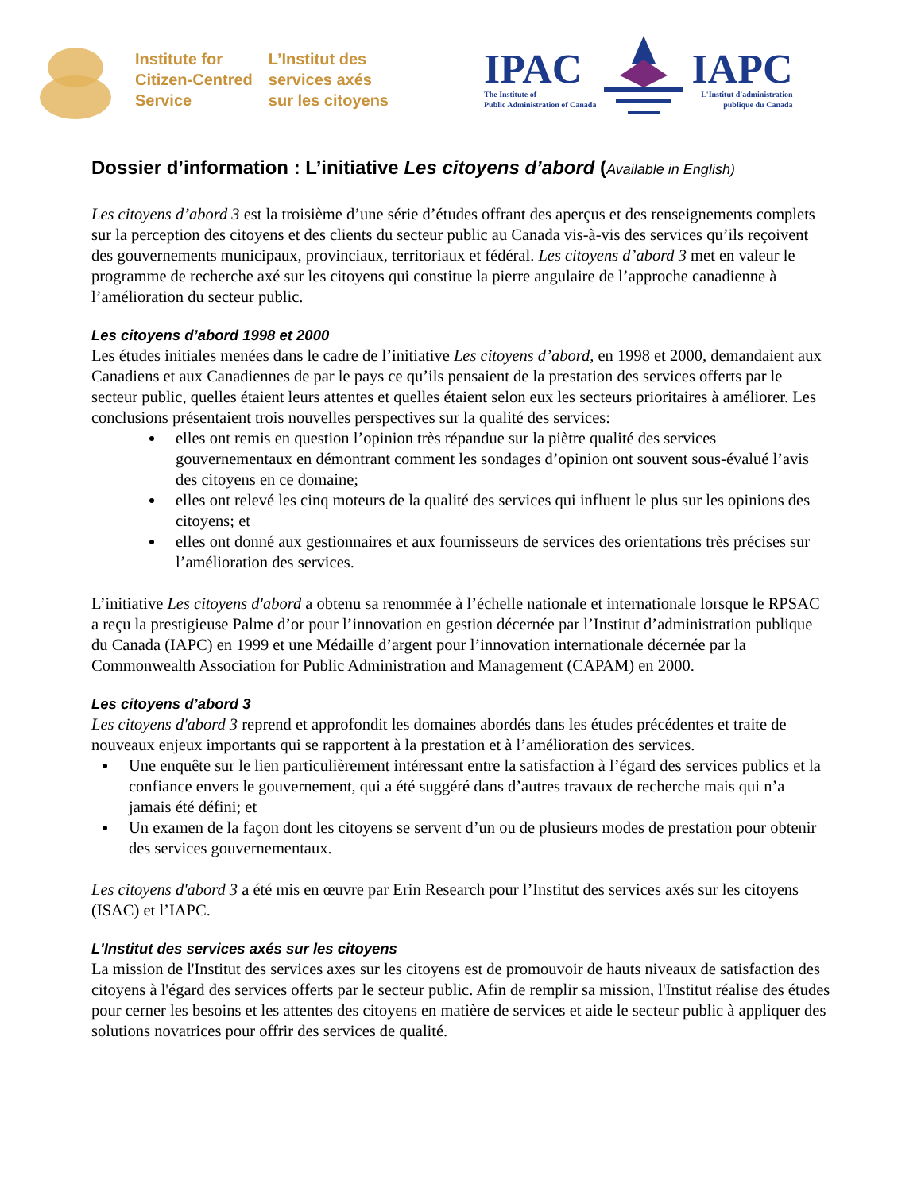Institute for
Citizen-Centred
Service
L’Institut des
services axés
sur les citoyens
IPAC
The Institute of
Public Administration of Canada
IAPC
L'Institut d'administration
publique du Canada
Dossier d’information : L’initiative Les citoyens d’abord (Available in English)
Les citoyens d’abord 3 est la troisième d’une série d’études offrant des aperçus et des renseignements complets sur la perception des citoyens et des clients du secteur public au Canada vis-à-vis des services qu’ils reçoivent des gouvernements municipaux, provinciaux, territoriaux et fédéral. Les citoyens d’abord 3 met en valeur le programme de recherche axé sur les citoyens qui constitue la pierre angulaire de l’approche canadienne à l’amélioration du secteur public.
Les citoyens d’abord 1998 et 2000
Les études initiales menées dans le cadre de l’initiative Les citoyens d’abord, en 1998 et 2000, demandaient aux Canadiens et aux Canadiennes de par le pays ce qu’ils pensaient de la prestation des services offerts par le secteur public, quelles étaient leurs attentes et quelles étaient selon eux les secteurs prioritaires à améliorer. Les conclusions présentaient trois nouvelles perspectives sur la qualité des services:
elles ont remis en question l’opinion très répandue sur la piètre qualité des services gouvernementaux en démontrant comment les sondages d’opinion ont souvent sous-évalué l’avis des citoyens en ce domaine;
elles ont relevé les cinq moteurs de la qualité des services qui influent le plus sur les opinions des citoyens; et
elles ont donné aux gestionnaires et aux fournisseurs de services des orientations très précises sur l’amélioration des services.
L’initiative Les citoyens d'abord a obtenu sa renommée à l’échelle nationale et internationale lorsque le RPSAC a reçu la prestigieuse Palme d’or pour l’innovation en gestion décernée par l’Institut d’administration publique du Canada (IAPC) en 1999 et une Médaille d’argent pour l’innovation internationale décernée par la Commonwealth Association for Public Administration and Management (CAPAM) en 2000.
Les citoyens d’abord 3
Les citoyens d'abord 3 reprend et approfondit les domaines abordés dans les études précédentes et traite de nouveaux enjeux importants qui se rapportent à la prestation et à l’amélioration des services.
Une enquête sur le lien particulièrement intéressant entre la satisfaction à l’égard des services publics et la confiance envers le gouvernement, qui a été suggéré dans d’autres travaux de recherche mais qui n’a jamais été défini; et
Un examen de la façon dont les citoyens se servent d’un ou de plusieurs modes de prestation pour obtenir des services gouvernementaux.
Les citoyens d'abord 3 a été mis en œuvre par Erin Research pour l’Institut des services axés sur les citoyens (ISAC) et l’IAPC.
L'Institut des services axés sur les citoyens
La mission de l'Institut des services axes sur les citoyens est de promouvoir de hauts niveaux de satisfaction des citoyens à l'égard des services offerts par le secteur public. Afin de remplir sa mission, l'Institut réalise des études pour cerner les besoins et les attentes des citoyens en matière de services et aide le secteur public à appliquer des solutions novatrices pour offrir des services de qualité.